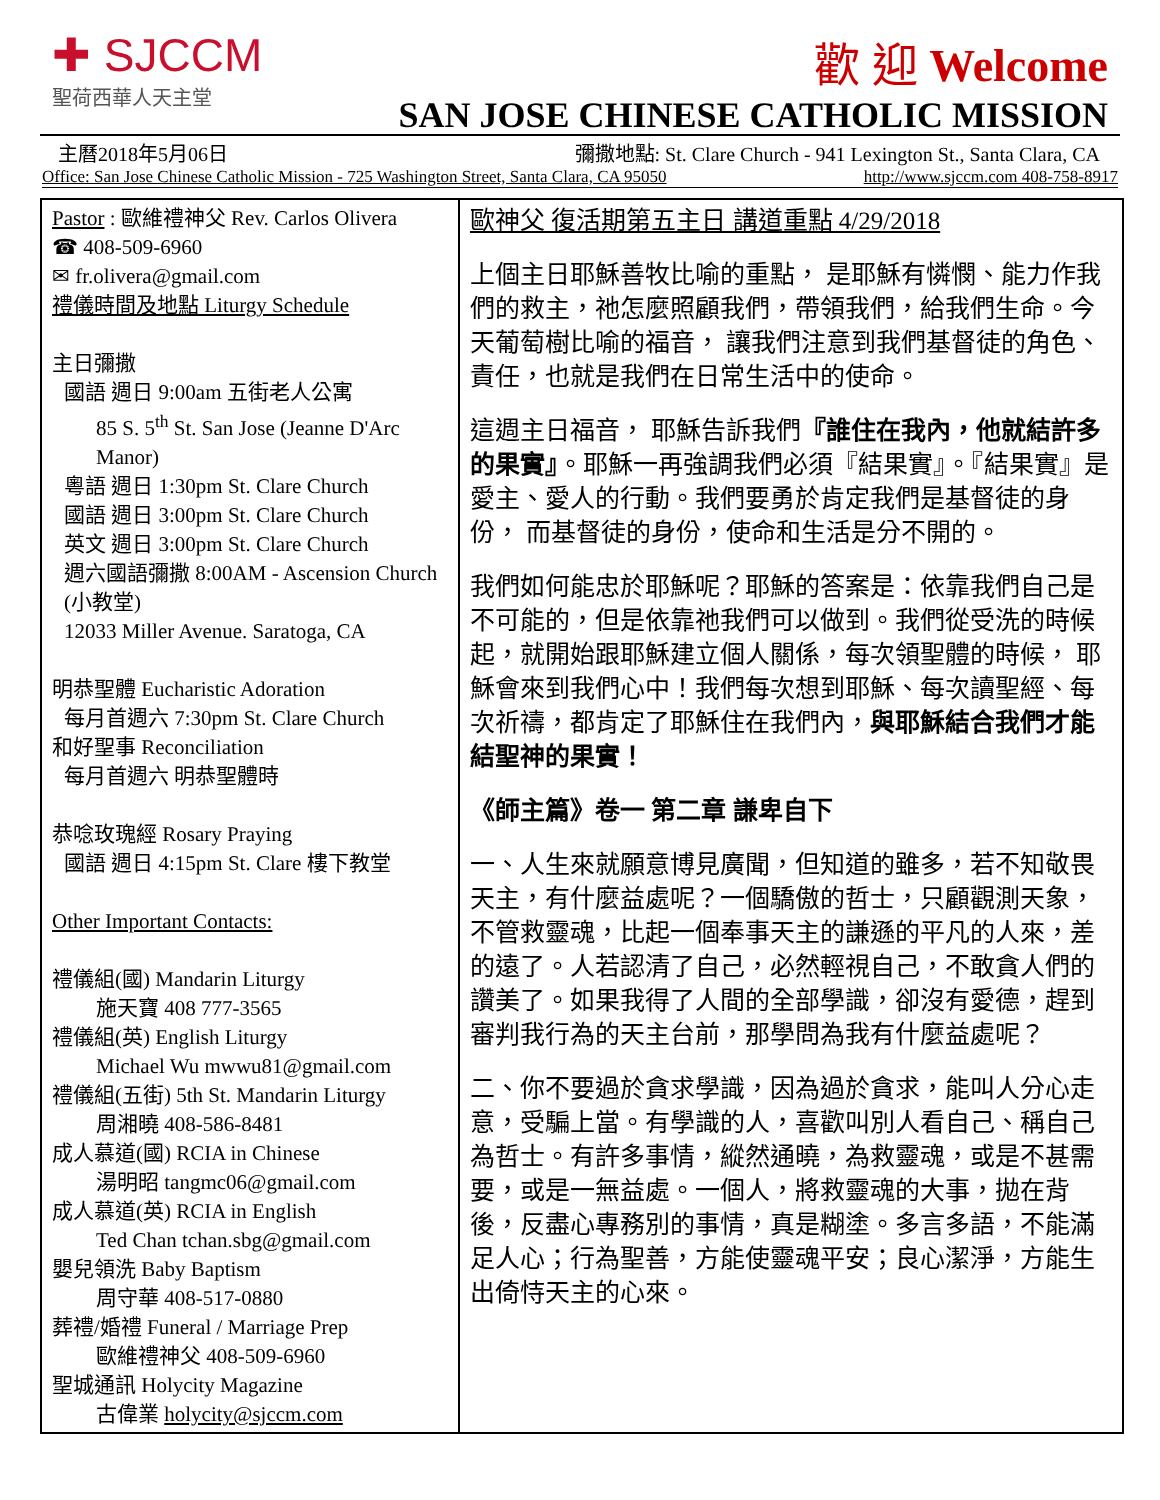✚ SJCCM
聖荷西華人天主堂
歡 迎 Welcome
SAN JOSE CHINESE CATHOLIC MISSION
主曆2018年5月06日 彌撒地點: St. Clare Church - 941 Lexington St., Santa Clara, CA
Office: San Jose Chinese Catholic Mission - 725 Washington Street, Santa Clara, CA 95050 http://www.sjccm.com 408-758-8917
Pastor : 歐維禮神父 Rev. Carlos Olivera
☎ 408-509-6960
✉ fr.olivera@gmail.com
禮儀時間及地點 Liturgy Schedule
主日彌撒
國語 週日 9:00am 五街老人公寓
85 S. 5<sup>th</sup> St. San Jose (Jeanne D'Arc Manor)
粵語 週日 1:30pm St. Clare Church
國語 週日 3:00pm St. Clare Church
英文 週日 3:00pm St. Clare Church
週六國語彌撒 8:00AM - Ascension Church (小教堂)
12033 Miller Avenue. Saratoga, CA
明恭聖體 Eucharistic Adoration
每月首週六 7:30pm St. Clare Church
和好聖事 Reconciliation
每月首週六 明恭聖體時
恭唸玫瑰經 Rosary Praying
國語 週日 4:15pm St. Clare 樓下教堂
Other Important Contacts:
禮儀組(國) Mandarin Liturgy
施天寶 408 777-3565
禮儀組(英) English Liturgy
Michael Wu mwwu81@gmail.com
禮儀組(五街) 5th St. Mandarin Liturgy
周湘曉 408-586-8481
成人慕道(國) RCIA in Chinese
湯明昭 tangmc06@gmail.com
成人慕道(英) RCIA in English
Ted Chan tchan.sbg@gmail.com
嬰兒領洗 Baby Baptism
周守華 408-517-0880
葬禮/婚禮 Funeral / Marriage Prep
歐維禮神父 408-509-6960
聖城通訊 Holycity Magazine
古偉業 holycity@sjccm.com
歐神父 復活期第五主日 講道重點 4/29/2018
上個主日耶穌善牧比喻的重點， 是耶穌有憐憫、能力作我們的救主，祂怎麼照顧我們，帶領我們，給我們生命。今天葡萄樹比喻的福音， 讓我們注意到我們基督徒的角色、責任，也就是我們在日常生活中的使命。
這週主日福音， 耶穌告訴我們『誰住在我內，他就結許多的果實』。耶穌一再強調我們必須『結果實』。『結果實』是愛主、愛人的行動。我們要勇於肯定我們是基督徒的身份， 而基督徒的身份，使命和生活是分不開的。
我們如何能忠於耶穌呢？耶穌的答案是：依靠我們自己是不可能的，但是依靠祂我們可以做到。我們從受洗的時候起，就開始跟耶穌建立個人關係，每次領聖體的時候， 耶穌會來到我們心中！我們每次想到耶穌、每次讀聖經、每次祈禱，都肯定了耶穌住在我們內，與耶穌結合我們才能結聖神的果實！
《師主篇》卷一 第二章 謙卑自下
一、人生來就願意博見廣聞，但知道的雖多，若不知敬畏天主，有什麼益處呢？一個驕傲的哲士，只顧觀測天象，不管救靈魂，比起一個奉事天主的謙遜的平凡的人來，差的遠了。人若認清了自己，必然輕視自己，不敢貪人們的讚美了。如果我得了人間的全部學識，卻沒有愛德，趕到審判我行為的天主台前，那學問為我有什麼益處呢？
二、你不要過於貪求學識，因為過於貪求，能叫人分心走意，受騙上當。有學識的人，喜歡叫別人看自己、稱自己為哲士。有許多事情，縱然通曉，為救靈魂，或是不甚需要，或是一無益處。一個人，將救靈魂的大事，拋在背後，反盡心專務別的事情，真是糊塗。多言多語，不能滿足人心；行為聖善，方能使靈魂平安；良心潔淨，方能生出倚恃天主的心來。